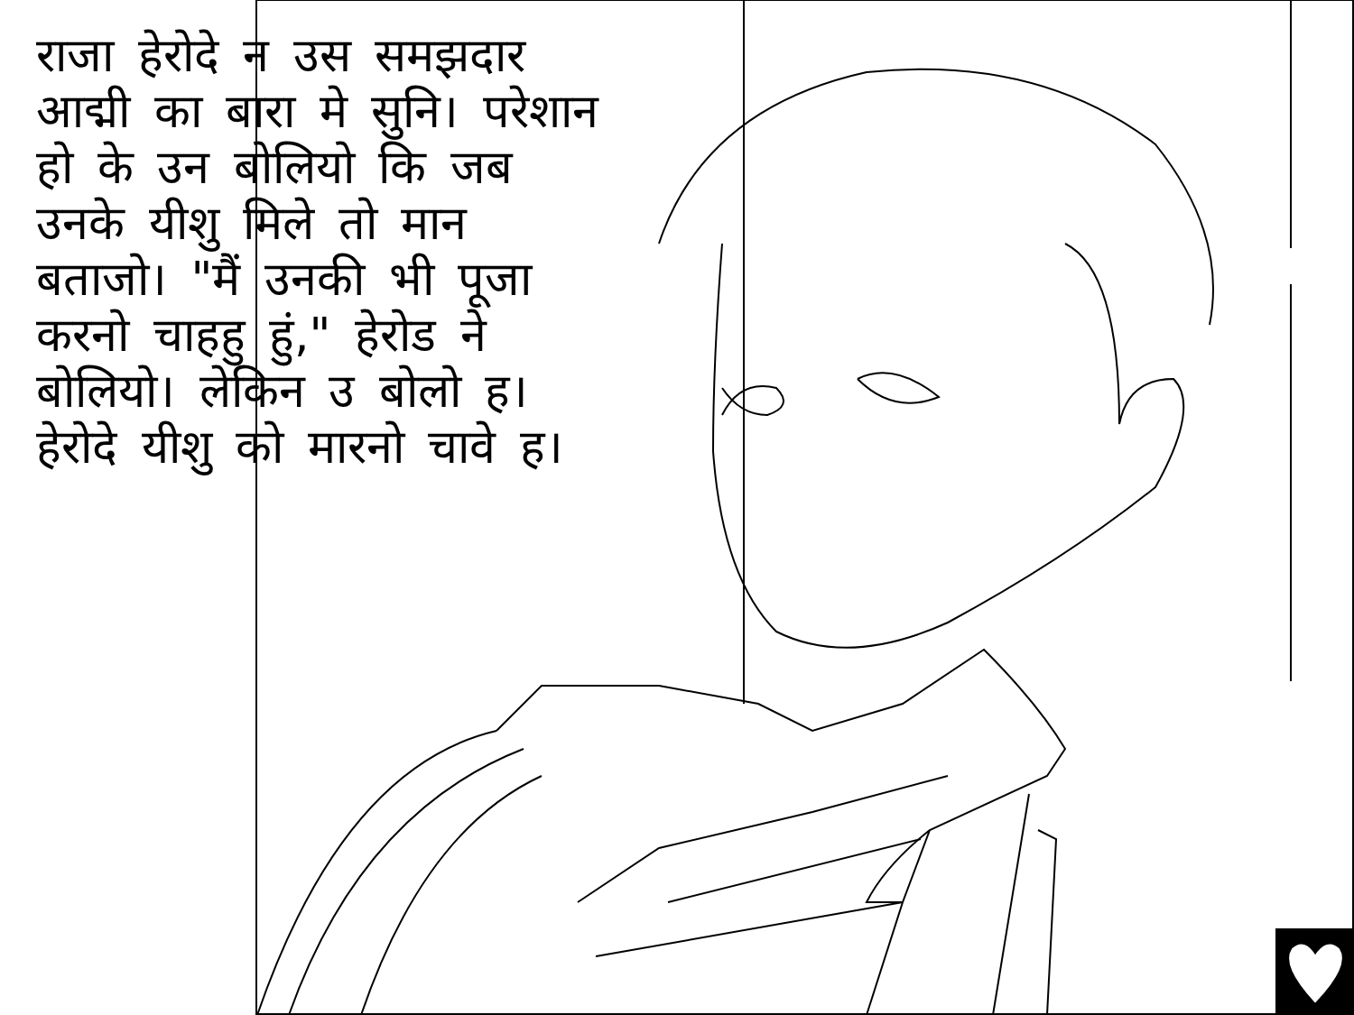राजा हेरोदे न उस समझदार आद्मी का बारा मे सुनि। परेशान हो के उन बोलियो कि जब उनके यीशु मिले तो मान बताजो। "मैं उनकी भी पूजा करनो चाहहु हुं," हेरोड ने बोलियो। लेकिन उ बोलो ह। हेरोदे यीशु को मारनो चावे ह।